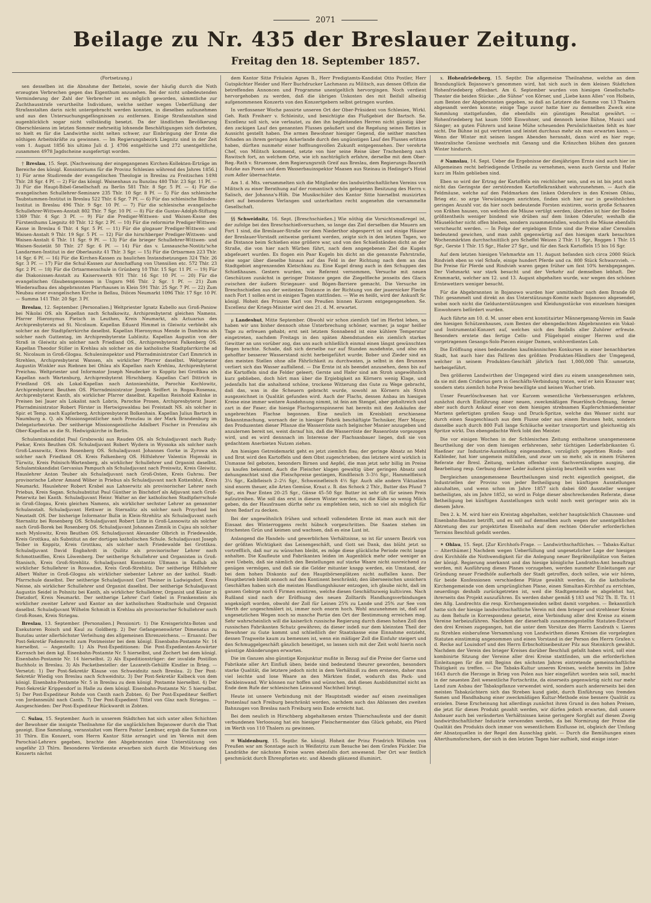2071
Beilage zu Nr. 435 der Breslauer Zeitung.
Freitag den 18. September 1857.
(Fortsetzung.)
sen desselben ist die Abnahme der Bettelei, sowie der häufig durch die Noth erzeugten Verbrechen gegen das Eigenthum anzusehen. Bei der nicht unbedeutenden Verminderung der Zahl der Verbrecher ist es möglich geworden, sämmtliche zur Zuchthausstrafe verurtheilte Individuen, welche seither wegen Ueberfüllung der Strafanstalten darin nicht untergebracht werden konnten, in dieselben aufzunehmen und aus den Untersuchungsgefängnissen zu entfernen. Einige Strafanstalten sind augenblicklich sogar nicht vollständig besetzt. Da der ländlichen Bevölkerung Oberschlesiens im letzten Sommer mehrseitig lohnende Beschäftigungen sich darboten, so hielt es für die Landwirthe nicht selten schwer, zur Einbringung der Ernte die nöthigen Arbeitskräfte zu gewinnen. — Im Regierungsbezirk Liegnitz sind in der Zeit vom 1. August 1856 bis ultimo Juli d. J. 4706 entgeltliche und 272 unentgeltliche, zusammen 4978 Jagdscheine ausgefertigt worden.
† Breslau, 15. Sept. [Nachweisung der eingegangenen Kirchen-Kollekten-Erträge im Bereiche des königl. Konsistoriums für die Provinz Schlesien während des Jahres 1856.] 1) Für arme Studirende der evangelischen Theologie in Breslau zu Freitischen 1498 Thlr. 28 Sgr. 4 Pf. — 2) Für das königl. Waisenhaus zu Bunzlau 480 Thlr. 23 Sgr. 11 Pf. — 3) Für die Haupt-Bibel-Gesellschaft zu Berlin 581 Thlr. 8 Sgr. 5 Pf. — 4) Für die evangelischen Schullehrer-Seminare 235 Thlr. 10 Sgr. 8 Pf. — 5) Für das schlesische Taubstummen-Institut in Breslau 522 Thlr. 6 Sgr. 7 Pf. — 6) Für das schlesische Blinden-Institut in Breslau 496 Thlr. 9 Sgr. 10 Pf. — 7) Für die schlesische evangelische Schullehrer-Wittwen-Anstalt 802 Thlr. 7 Sgr. 10 Pf. — 8) Für die Gustav-Adolph-Stiftung 1369 Thlr. 4 Sgr. 3 Pf. — 9) Für die Prediger-Wittwen- und Waisen-Kasse des Fürstenthums Liegnitz 40 Thlr. 12 Sgr. 2 Pf. — 10) Für die reformirte Prediger-Wittwen-Kasse in Breslau 6 Thlr. 4 Sgr. 5 Pf. — 11) Für die glogauer Prediger-Wittwen- und Waisen-Anstalt 9 Thlr. 19 Sgr. 5 Pf. — 12) Für die hirschberger Prediger-Wittwen- und Waisen-Anstalt 6 Thlr. 11 Sgr. 9 Pf. — 13) Für die brieger Schullehrer-Wittwen- und Waisen-Sozietät 50 Thlr. 27 Sgr. 6 Pf. — 14) Für das v. Lossausche-Nostitz'sche Landarmen-Institut in der Oberlausitz 41 Thlr. 3 Sgr. — 15) Für die Ortsarmen 223 Thlr. 14 Sgr. 6 Pf. — 16) Für die Kirchen-Kassen zu baulichen Instandsetzungen 324 Thlr. 26 Sgr. 3 Pf. — 17) Für die Schul-Kassen zur Anschaffung von Utensilien etc. 572 Thlr. 23 Sgr. 2 Pf. — 18) Für die Ortsarmenschule in Grünberg 10 Thlr. 15 Sgr. 11 Pf. — 19) Für die Diakonissen-Anstalt zu Kaiserswerth 931 Thlr. 16 Sgr. 10 Pf. — 20) Für die evangelischen Glaubensgenossen in Ungarn 946 Thlr. 2 Sgr. 1 Pf. — 21) Zum Wiederaufbau des abgebrannten Pfarrhauses in Klein 591 Thlr. 25 Sgr. 7 Pf. — 22) Zum Neubau einer evangelischen Kirche in Bellau, Diöces Neumarkt 1096 Thlr. 17 Sgr. 10 Pf. — Summa 141 Thlr. 20 Sgr. 3 Pf.
Breslau, 12. September. [Personalien.] Weltpriester Ignatz Kubello aus Groß-Paniow bei Nikolai OS. als Kapellan nach Schalkowitz, Archipresbyterat gleichen Namens. Pfarrer Hieronymus Pietsch in Leuthen, Kreis Neumarkt, als Actuarius des Archipresbyterats ad St. Nicolaum. Kapellan Eduard Himmel in Gleiwitz verbleibt als solcher an der Stadtpfarrkirche daselbst. Kapellan Hieronymus Mende in Dambrau als solcher nach Guttentag, im Archipresbyterate Lublinitz. Kapellan Augustin von der Straß in Gleiwitz als solcher nach Friedland OS., Archipresbyterat Falkenberg OS. Kapellan Theodor Stiller in Krehlau als solcher an die katholische Stadtpfarrkirche ad St. Nicolaum in Groß-Glogau. Schuleninspektor und Pfarradministrator Carl Emmrich in Strehlen, Archipresbyterat Wansen, als wirklicher Pfarrer daselbst. Weltpriester Augustin Winkler aus Riebnen bei Ohlau als Kapellan nach Krehlau, Archipresbyterat Preichau. Weltpriester und Informator Joseph Neudecker in Koppitz bei Grottkau als Kapellan nach Wartenburg, Archipresbyterat Hirschberg. Kapellan Carl Dittrich in Friedland OS. als Lokal-Kapellan nach Antonienhütte, Parochie Kochlowitz, Archipresbyterat Beuthen OS. Pfarradministrator Joseph Seiffert in Rogau-Rosenau, Archipresbyterat Kanth, als wirklicher Pfarrer daselbst. Kapellan Reinhold Kalinke in Preisen bei Jauer als Lokalist nach Lobris, Parochie Prosen, Archipresbyterat Jauer. Pfarradministrator Robert Förster in Hertwigswaldau bei Freistadt NS. als solcher in Spir. et Temp. nach Kupferberg, Archipresbyterat Bolkenhain. Kapellan Julius Bartsch in Naumburg a. Q. als Missionsgeistlicher nach Prenzlau in der Mark Brandenburg im Delegaturbezirke. Der seitherige Missionsgeistliche Adalbert Fischer in Prenzlau als Ober-Kapellan an die St. Hedwigskirche in Berlin.
Schulamtskandidat Paul Grabowski aus Rauden OS. als Schuladjuvant nach Rudy-Piekar, Kreis Beuthen OS. Schuladjuvant Robert Wydera in Wyssoka als solcher nach Groß-Lassowitz, Kreis Rosenberg OS. Schuladjuvant Johannes Gorke in Zyrowa als solcher nach Friedland OS. Kreis Falkenberg OS. Hilfslehrer Valentin Hojenski in Türwitz, Kreis Polnisch-Wartenberg, als wirklicher Schullehrer und Organist daselbst. Schulamtskandidat Gervasius Pampuch als Schuladjuvant nach Preiswitz, Kreis Gleiwitz. Hauslehrer Anton Teuber als Schuladjuvant nach Groß-Osten, Kreis Guhrau. Der provisorische Lehrer Amand Wöber in Priebus als Schuladjuvant nach Kottenblut, Kreis Neumarkt. Hauslehrer Robert Krabel aus Lahserwitz als provisorischer Lehrer nach Priebus, Kreis Sagan. Schulsubstitut Paul Günther in Bischdorf als Adjuvant nach Groß-Peterwitz bei Kanth. Schuladjuvant Heinr. Walter an der katholischen Stadtpfarrschule in Groß-Glogau, Kreis gleichen Namens, als wirklicher sechster Lehrer an genannter Schulanstalt. Schuladjuvant Hettwer in Sternalitz als solcher nach Przychod bei Neustadt OS. Der bisherige Informator Bulla in Klein-Strehlitz als Schuladjuvant nach Sternalitz bei Rosenberg OS. Schuladjuvant Robert Litte in Groß-Lassowitz als solcher nach Groß-Borek bei Rosenberg OS. Schuladjuvant Johannes Zimnik in Cujau als solcher nach Myslowitz, Kreis Beuthen OS. Schuladjuvant Alexander Olbrich in Friedewalde, Kreis Grottkau, als Substitut an der dortigen katholischen Schule. Schuladjuvant Joseph Teiber in Koppitz, Kreis Grottkau, als solcher nach Friedewalde bei Grottkau. Schuladjuvant David Engbahrdt in Quilitz als provisorischer Lehrer nach Schmottseiffen, Kreis Löwenberg. Der seitherige Schullehrer und Organisten in Groß-Stanisch, Kreis Groß-Strehlitz. Schuladjuvant Konstantin Ullmann in Kadlub als wirklicher Schullehrer in Roswadze, Kreis Groß-Strehlitz. Der seitherige Hilfslehrer Albert Walter in Groß-Glogau als wirklicher siebenter Lehrer an der kathol. Stadt-Pfarrschule daselbst. Der seitherige Schuladjuvant Carl Theiner in Ludwigsdorf, Kreis Neisse, als wirklicher Schullehrer und Organist daselbst. Der seitherige Schuladjuvant Augustin Seidel in Polsnitz bei Kanth, als wirklicher Schullehrer, Organist und Küster in Dietzdorf, Kreis Neumarkt. Der seitherige Lehrer Carl Gebel in Frankenstein als wirklicher zweiter Lehrer und Kantor an der katholischen Stadtschule und Organist daselbst. Schuladjuvant Wilhelm Schmidt in Krehlau als provisorischer Schullehrer nach Groß-Rosen, Kreis Striegau.
Breslau, 13. September. [Personalien.] Pensionirt: 1) Die Kreisgerichts-Boten und Exekutoren Roisch und Kaul zu Goldberg. 2) Der Gefangenenwärter Dimenatus zu Bunzlau unter allerhöchster Verleihung des allgemeinen Ehrenzeichens. — Ernannt: Der Post-Sekretär Fademrecht zum Postmeister bei dem königl. Eisenbahn-Postamte Nr. 14 hierselbst. — Angestellt: 1) Als Post-Expeditionen: Die Post-Expedienten-Anwärter Karrasch bei dem kgl. Eisenbahn-Postamte Nr. 5 hierselbst, und Zochert bei dem königl. Eisenbahn-Postamte Nr. 14 hierselbst. 2) Als Expeditionsträger: der invalide Postillon Buchholz in Breslau. 3) Als Packetbesteller: der Lazareth-Gehülfe Kindler in Brieg. — Versetzt: 1) Der Post-Sekretär Klause von Schweidnitz nach Breslau. 2) Der Post-Sekretär Wiedig von Breslau nach Schweidnitz. 3) Der Post-Sekretär Kalbeck von dem königl. Eisenbahn-Postamte Nr. 5 in Breslau zu dem königl. Postamte hierselbst. 4) Der Post-Sekretär Krippendorf in Halle zu dem königl. Eisenbahn-Postamte Nr. 5 hierselbst. 5) Der Post-Expediteur Rohde von Canth nach Zobten. 6) Der Post-Expediteur Seiffert von Jordansmühl nach Canth. 7) Der Post-Expedient Tittel von Glaz nach Striegau. — Ausgeschieden: Der Post-Expediteur Rückwardt in Zobten.
C. Sulau, 15. September. Auch in unserem Städtchen hat sich unter allen Schichten der Bewohner die innigste Theilnahme für die unglücklichen Bojanower durch die That gezeigt. Eine Sammlung, veranstaltet vom Herrn Pastor Lembser, ergab die Summe von 31 Thlrn. Ein Konzert, vom Herrn Kantor Sitte arrangirt und im Verein mit dem Parochial-Lehrern gegeben, brachte den Abgebrannten eine Unterstützung von ungefähr 23 Thlrn. Besonderes Verdienste erwarben sich durch die Mitwirkung des Konzerts nächst
dem Kantor Sitte Fräulein Agnes B., Herr Predigtamts-Kandidat Otto Postler, Herr Gutspächter Heider und Herr Buchdrucker Lachmann zu Militsch, aus dessen Offizin die betreffenden Annoncen und Programme unentgeltlich hervorgingen. Noch verdient hervorgehoben zu werden, daß die übrigen Unkosten des mit Beifall allseitig aufgenommenen Konzerts von den Konzertgebern selbst getragen wurden.
In verflossener Woche passirte unseren Ort der Ober-Präsident von Schlesien, Wirkl. Geh. Rath Freiherr v. Schleinitz, und besichtigte das Flußgebiet der Bartsch. Se. Excellenz soll sich, wie verlautet, zu den ihn begleitenden Herren nicht günstig über den zackigen Lauf des genannten Flusses geäußert und die Regelung seines Bettes in Aussicht gestellt haben. Die armen Bewohner hiesiger Gegend, die seither manchen Schaden an ihrem geringen Ackerlande durch den ungünstigen Lauf des Flusses erlitten haben, dürften nunmehr einer hoffnungsvollen Zukunft entgegensehen. Der verehrte Chef, von Militsch kommend, setzte von hier seine Reise über Trachenberg nach Rawitsch fort, an welchem Orte, wie ich nachträglich erfahre, derselbe mit dem Ober-Reg.-Rath v. Struensee, dem Regierungsrath Greif aus Breslau, dem Regierungs-Baurath Butzke aus Posen und dem Wasserbauinspektor Maasen aus Steinau in Hedinger's Hotel zum Adler übernachtete.
Am 1. d. Mts. versammelten sich die Mitglieder des landwirthschaftlichen Vereins von Militsch zu einer Berathung auf der romantisch schön gelegenen Besitzung des Herrn v. Salisch, der Johanna's-Höh. Die Musikschüler des Kantor Sitte hierselbst musizirten dort auf besonderes Verlangen und unterhielten recht angenehm die versammelte Gesellschaft.
§§ Schweidnitz, 16. Sept. [Breschschießen.] Wie nöthig die Vorsichtsmaßregel ist, der zufolge bei den Breschschießversuchen, so lange das Ziel derselben die Mauern am Fort 1 sind, die Breslauer-Straße vor dem Niederthor abgesperrt ist und einige Häuser der Breslauer-Vorstadt zeitweise geräumt werden, zeigte sich in den letzten Tagen, wo die Distance beim Schießen eine größere war, und von den Schießständen dicht an der Straße, die von hier nach Würben führt, nach dem angegebenen Ziel die Kugeln abgefeuert wurden. Es flogen ein Paar Kugeln bis dicht an die genannte Fahrstraße, eine sogar über dieselbe hinaus auf das Feld in der Richtung nach dem an das Stadtgebiet angrenzenden Kletschkau zu. Eine Kugel drang auch in den Schuppen des Schießhauses. Gestern wurden, wie Referent vernommen, Versuche mit neuen Geschützen zunächst in geringer Distance gegen die Ziegelfleche jenseits des Glacis zwischen der äußern Striegauer- und Bögen-Barriere gemacht. Die Versuche im Breschschießen aus der weitesten Distance in der Richtung von der jauernicker Fleche nach Fort 1 sollen erst in einigen Tagen stattfinden. — Wie es heißt, wird der Ankunft Sr. königl. Hoheit des Prinzen Karl von Preußen binnen Kurzem entgegengesehen. Se. Excellenz der Kriegs-Minister wird den 21. d. M. erwartet.
μ Landeshut, Mitte September. Obwohl wir schon ziemlich tief im Herbst leben, so haben wir uns bisher dennoch ohne Unterbrechung schöner, warmer, ja sogar heißer Tage zu erfreuen gehabt; erst seit letztem Sonnabend ist eine kühlere Temperatur eingetreten, nachdem Freitags in den späten Abendstunden ein ziemlich starkes Gewitter an uns vorüber zog, das uns auch schließlich einmal einen längst gewünschten Regen brachte. Schade, daß sich derselbe nur auf Stunden ausdehnte, und also ein gehoffter besserer Wasserstand nicht herbeigeführt wurde; Bober und Zieder sind an den meisten Stellen ohne alle Fährlichkeit zu durchwaten, ja selbst in den Brunnen verliert sich das Wasser auffallend. — Die Ernte ist als beendet anzusehen, denn bis auf die Kartoffeln sind die Felder geleert; Gerste und Hafer sind am Stroh ungewöhnlich kurz geblieben, doch hört man über die Ergiebigkeit an Körnern wenig Klage, und jedenfalls hat die anhaltend schöne, trockene Witterung das Gute zu Wege gebracht, daß das, was in die Scheuern gebracht wurde, sowohl an Körnern als Stroh ausgezeichnet in Qualität gefunden wird. Auch der Flachs, dessen Anbau im hiesigen Kreise eine immer weitere Ausdehnung nimmt, ist fein am Stengel, aber gehaltreich und zart in der Faser; die hiesige Flachsgarnspinnerei hat bereits mit den Ankäufen der ungebrechten Flachse begonnen. Eine neulich im Kreisblatt erschienene Bekanntmachung, wornach der in hiesiger Fabrik beschäftigte Techniker, Herr Mayer, den Produzenten dieser Pflanze die Wasserröste nach belgischer Manier anzugeben und anzulernen bereit sei, weist darauf hin, daß die Wasserröste der Rasenröste vorgezogen wird, und es wird dennnach im Interesse der Flachsanbauer liegen, daß sie von gedachtem Anerbieten Nutzen ziehen.
Am hiesigen Getreidemarkt geht es jetzt ziemlich flau; der geringe Absatz an Mehl und Brot wird den Kartoffeln und dem Obst zugeschrieben; das letztere wird wirklich in Unmasse feil geboten, besonders Birnen und Aepfel, die man jetzt sehr billig im Preise zu kaufen bekommt. Auch die Fleischer klagen gewaltig über geringen Absatz und dehungeachtet sind die Fleischpreise gestiegen, Rindfleisch 3–3½ Sgr., Hammelfleisch 3¼ Sgr., Kalbfleisch 2–2½ Sgr., Schweinefleisch 4½ Sgr. Auch alle andern Viktualien sind enorm theuer, alle Arten Gemüse, Kraut z. B. das Schock 2 Thlr., Butter das Pfund 7 Sgr., ein Paar Enten 20–25 Sgr., Gänse 45–50 Sgr. Butter ist sehr oft für seinen Preis aufzutreiben. Wie soll das erst in diesem Winter werden, wo die Kühe so wenig Milch geben, da der Hausfrauen dürfte sehr zu empfehlen sein, sich so viel als möglich für ihren Bedarf zu decken.
Bei der ungewöhnlich frühen und schnell vollendeten Ernte ist man auch mit der Einsaat des Winterroggens recht hübsch vorgeschritten. Die Saaten stehen im frischesten Grün und keimen und wachsen, daß es eine Lust ist.
Anlangend die Handels- und gewerblichen Verhältnisse, so ist für unsern Bezirk von der größten Wichtigkeit das Leinengeschäft, und Gott sei Dank, das blüht jetzt so vortrefflich, daß nur zu wünschen bleibt, es möge diese glückliche Periode recht lange anhalten. Die Kaufleute und Fabrikanten leiden im Augenblick mehr oder weniger an zwei Uebeln, daß sie nämlich den Bestellungen auf starke Waare nicht ausreichend zu genügen vermögen, und daß sie die Gelder mitunter knapp werden, ein Umstand, der bei dem hohen Diskonto auf den Hauptbörsenplätzen nicht auffallen kann. Der Hauptbetrieb bleibt annoch auf den Kontinent beschränkt; den überseeischen unsichern Geschäften haben sich die meisten Handlungshäuser entzogen, ich glaube nicht, daß im ganzen Gebirge noch 6 Firmen existiren, welche diesen Geschäftszweig kultiviren. Nach Rußland sind nach der Eröffnung des neuen Zolltarifs Handlungsverbindungen angeknüpft worden, obwohl der Zoll für Leinen 25% zu Lande und 25% zur See vom Werth der ungeschmälert ist, immer noch enorm hoch. Wohl anzunehmen ist, daß auf ungesetzlichen Wegen noch so manche Partie den Ort der Bestimmung erreichen mag. Sehr wahrscheinlich will die kaiserlich russische Regierung durch diesen hohen Zoll den russischen Fabrikanten Schutz gewähren; da dieser indeß nur dem kleinsten Theil der Bewohner zu Gute kommt und schließlich der Staatskasse eine Einnahme entzieht, dessen Tragweite kaum zu bemessen ist, wenn ein mäßiger Zoll die Einfuhr steigert und den Schmuggelgeschäft gänzlich beseitiget, so lassen sich mit der Zeit wohl hierin noch günstige Abänderungen erwarten.
Die im Ganzen also günstige Konjunktur mußte in Bezug auf die Preise der Garne und Fabrikate aller Art Einfluß üben; beide sind bedeutend theurer geworden, besonders starke Qualität, die letztere jedoch nicht in dem Verhältniß zu dem ersteren, daher man viel leichte und lose Waare an den Märkten findet, wodurch das Pack- und Sackleinwand. Wir können nur hoffen und wünschen, daß dieses Ausbildsmittel nicht an Ende dem Rufe der schlesischen Leinwand Nachtheil bringt.
Heute ist unsere Verbindung mit der Hauptstadt wieder auf einen zweimaligen Postenlauf nach Freiburg beschränkt worden, nachdem auch das Ablassen des zweiten Bahnzuges von Breslau nach Freiburg sein Ende erreicht hat.
Bei dem neulich in Hirschberg abgehaltenen ersten Thierschaufeste und der damit verbundenen Verloosung hat ein hiesiger Fleischermeister das Glück gehabt, ein Pferd im Werth von 110 Thalern zu gewinnen.
✉ Waldenburg, 15. Septbr. Se. königl. Hoheit der Prinz Friedrich Wilhelm von Preußen war am Sonntage auch in Weißstritz zum Besuche bei dem Grafen Pückler. Die Landräthe der nächsten Kreise waren ebenfalls dort anwesend. Der Ort war festlich geschmückt durch Ehrenpforten etc. und Abends glänzend illuminirt.
x. Hohenfriedeberg, 15. Septbr. Die allgemeine Theilnahme, welche an dem Brandunglück Bojanowo's genommen wird, hat sich auch in dem kleinen Städtchen Hohenfriedeberg offenbart. Am 6. September wurden von hiesigen Gesellschafts-Theater die beiden Stücke: „die Sühne“ von Körner, und „Liebe kann Alles“ von Holbein, zum Besten der Abgebrannten gegeben, so daß an Letztere die Summe von 13 Thalern abgesandt werden konnte; einige Tage zuvor hatte hier zu demselben Zweck eine Sammlung stattgefunden, die ebenfalls ein günstiges Resultat gewährt. — Hohenfriedeberg hat kaum 1000 Einwohner, und dennoch keine Bühne, Musici und Sänger; an guten Führern und keine Mühe scheuenden Persönlichkeiten fehlt es hier nicht. Die Bühne ist gut vertreten und leistet durchaus mehr als man erwarten kann. — Wenn der Winter mit seinen langen Abenden heranaht, dann wird es hier rege; theatralische Genüsse wechseln mit Gesang und die Kränzchen blühen den ganzen Winter hindurch.
# Namslau, 14. Sept. Ueber die Ergebnisse der diesjährigen Ernte sind auch hier im Allgemeinen recht befriedigende Urtheile zu vernehmen, wenn auch Gerste und Hafer kurz im Halm geblieben sind.
Eben so wird der Ertrag der Kartoffeln ein reichlicher sein, und es ist bis jetzt noch nicht das Geringste der zerstörenden Kartoffelkrankheit wahrzunehmen. — Auch die Feldmäuse, welche auf den Feldmarken des linken Oderufers in den Kreisen Ohlau, Brieg etc. so arge Verwüstungen anrichten, finden sich hier nur in gewöhnlichen geringen Anzahl vor, da hier noch bedeutende Forsten existiren, worin große Schaaren von Krähen hausen, von welchen die Mäuse vertilgt werden; überdies ist hier der Boden größtentheils weniger bindend wie drüben auf dem linken Oderufer, weshalb die Mäuselöcher nicht offen bleiben, sondern zusammenfallen, wodurch die Mäuse ebenfalls verscheucht werden. — In Folge der ergiebigen Ernte sind die Preise aller Cerealien bedeutend gewichen, und man zahlt gegenwärtig auf den hiesigen stark besuchten Wochenmärkten durchschnittlich pro Scheffel Weizen 2 Thlr. 11 Sgr., Roggen 1 Thlr. 15 Sgr., Gerste 1 Thlr. 15 Sgr., Hafer 27 Sgr., und für den Sack Kartoffeln 15 bis 16 Sgr.
Auf dem letzten hiesigen Viehmarkte am 11. August befanden sich circa 2000 Stück Rindvieh eben so viel Schafe, einige hundert Pferde und ca. 800 Stück Schwarzvieh. — Die Preise für Pferde und Rindvieh waren gegen früher um fast 10% herabgegangen. Der Viehmarkt war stark besucht und der Verkehr auf demselben lebhaft. Der Krammarkt, welcher am 12. und 13. August abgehalten wurde, war wegen des schönen Erntewetters weniger besucht.
Für die Abgebrannten in Bojanowo wurden hier unmittelbar nach dem Brande 60 Thlr. gesammelt und direkt an das Unterstützungs-Komite nach Bojanowo abgesendet, wobei noch nicht die Geldunterstützungen und Kleidungsstücke von einzelnen hiesigen Einwohnern befördert wurden.
Auch führte am 10. d. M. unser eben erst konstituirter Männergesang-Verein im Saale des hiesigen Schützenhauses, zum Besten der ebengedachten Abgebrannten ein Vokal- und Instrumental-Konzert auf, welches sich des Beifalls aller Zuhörer erfreute. Besonders erntete das fertige Cello- und Flügelspiel einiger Herren und die vorgetragenen Gesangs-Solo-Piecen einiger Damen, wohlverdientes Lob.
Die Eröffnung eines bedeutenden kaufmännischen Konkurses in einer benachbarten Stadt, hat auch hier das Falliren des größten Produkten-Händlers der Umgegend, welcher in seinem Produkten-Geschäft jährlich fast 1,000,000 Thlr. umsetzte, herbeigeführt.
Den größeren Landwirthen der Umgegend wird dies zu einem unangenehmen sein, da sie mit dem Cridarius gern in Geschäfts-Verbindung traten, weil er kein Knauser war, sondern stets ziemlich hohe Preise bewilligte und keinen Wucher trieb.
Unser Feuerlöschwesen hat vor Kurzem wesentliche Verbesserungen erfahren, zunächst durch Einführung einer neuen, zweckmäßigen Feuerlösch-Ordnung, ferner aber auch durch Ankauf einer von dem hiesigen strebsamen Kupferschmiedemeister Martens gefertigten großen Saug- und Druck-Spritze, welche das Wasser nicht nur durch einen Saugeschlauch aus dem Flusse oder aus einem Brunnen hebt, sondern dasselbe auch durch 800 Fuß lange Schläuche weiter transportirt und gleichzeitig als Spritze wirkt. Das ebengedachte Werk lobt den Meister.
Die vor einigen Wochen in der Schlesischen Zeitung enthaltene unangemessene Beurtheilung der von dem hiesigen erfahrenen, sehr tüchtigen Lederfabrikanten G. Haeßner zur Industrie-Ausstellung eingesandten, vorzüglich gegerbten Rinds- und Kalbleder, hat hier ungemein mißfallen, und zwar um so mehr, als in einem früheren Referate der Bresl. Zeitung, welches offenbar von Sachverständigen ausging, die Bearbeitung resp. Gerbung dieser Leder äußerst günstig beurtheilt worden war.
Dergleichen unangemessene Beurtheilungen sind recht eigentlich geeignet, die Industriellen der Provinz von jeder Betheiligung bei künftigen Ausstellungen abzuhalten, und wenn schon im Jahre 1857 sich dabei 600 Aussteller weniger betheiligten, als im Jahre 1852, so wird in Folge dieser abschreckenden Referate, diese Betheiligung bei künftigen Ausstellungen sich wohl noch weit geringer sein als in diesem Jahre.
Den 2. k. M. wird hier ein Kreistag abgehalten, welcher hauptsächlich Chaussee- und Eisenbahn-Bauten betrifft, und es soll auf demselben auch wegen der unentgeltlichen Abtretung des zur projektirten Eisenbahn auf dem rechten Oderufer erforderlichen Terrains Beschluß gefaßt werden.
✶ Ohlau, 15. Sept. [Zur Kirchhofs-Frage. — Landwirthschaftliches. — Tabaks-Kultur. — Alterthümer.] Nachdem wegen Ueberfüllung und ungesetzlicher Lage der hiesigen drei Kirchhöfe die Nothwendigkeit für die Anlegung neuer Begräbnißplätze von Seiten der königl. Regierung anerkannt und das hiesige königliche Landraths-Amt beauftragt worden, mit Ausführung dieses Planes vorzugehen, werden nunmehr Einleitungen zur Gründung neuer Friedhöfe außerhalb der Stadt getroffen, doch sollen, wie wir hören, für beide Konfessionen verschiedene Plätze gewählt werden, da die katholische Kirchengemeinde von dem ursprünglichen Plane, einen Simultan-Kirchhof zu errichten, neuerdings deshalb zurückgetreten ist, weil die Stadtgemeinde es abgelehnt hat, ihrerseits das Projekt auszuführen. Es werden daher gemäß § 183 und 762 Th. II. Tit. 11 des Allg. Landrechts die resp. Kirchengemeinden selbst damit vorgehen. — Bekanntlich hatte sich der hiesige landwirthschaftliche Verein mit dem brieger und strehlener Kreise zu dem Behufe in Korrespondenz gesetzt, eine Verbindung aller drei Kreise zu einem Vereine herbeizuführen. Nachdem der dieserhalb zusammengestellte Statuten-Entwurf den drei Kreisen zugegangen, hat die unter dem Vorsitze des Herrn Landrath v. Lieres zu Strehlen einberufene Versammlung von Landwirthen dieses Kreises die vorgelegten Statuten einstimmig angenommen und einen Vorstand in der Person des Herrn Grafen v. d. Recke auf Louisdorf und des Herrn Erbscholtiseibesitzer Pilz aus Steinkirch gewählt. Nachdem der Verein des brieger Kreises darüber Beschluß gefaßt haben wird, soll eine kombinirte Sitzung der Vereine aller drei Kreise stattfinden, um die erforderlichen Einleitungen für die mit Beginn des nächsten Jahres eintretende gemeinschaftliche Thätigkeit zu treffen. — Die Tabaks-Kultur unseres Kreises, welche bereits im Jahre 1643 durch die Herzoge in Brieg von Polen aus hier eingeführt worden sein soll, macht in der neuesten Zeit wesentliche Fortschritte, da einerseits gegenwärtig nicht nur mehr Land zum Anbau der Tabakspflanze verwendet wird, sondern auch andererseits bei den meisten Tabakzüchtern sich das Streben kund giebt, durch Einführung von fremden Samen und Handhabung einer zweckmäßigen Kultur-Methode eine bessere Qualität zu erzielen. Diese Erscheinung hat allerdings zunächst ihren Grund in den hohen Preisen, die jetzt für dieses Produkt gezahlt werden, wir dürfen jedoch erwarten, daß unsere Anbauer auch bei veränderten Verhältnissen keine geringere Sorgfalt auf diesen Zweig landwirthschaftlicher Industrie verwenden werden, da bei Normirung der Preise die Qualität des Produkts doch immer von wesentlichem Einflusse ist, obgleich der Umfang der Absatzquellen in der Regel den Ausschlag giebt. — Durch die Bemühungen eines Alterthumsforschers, der sich in den letzten Tagen hier aufhielt, sind einige inter-